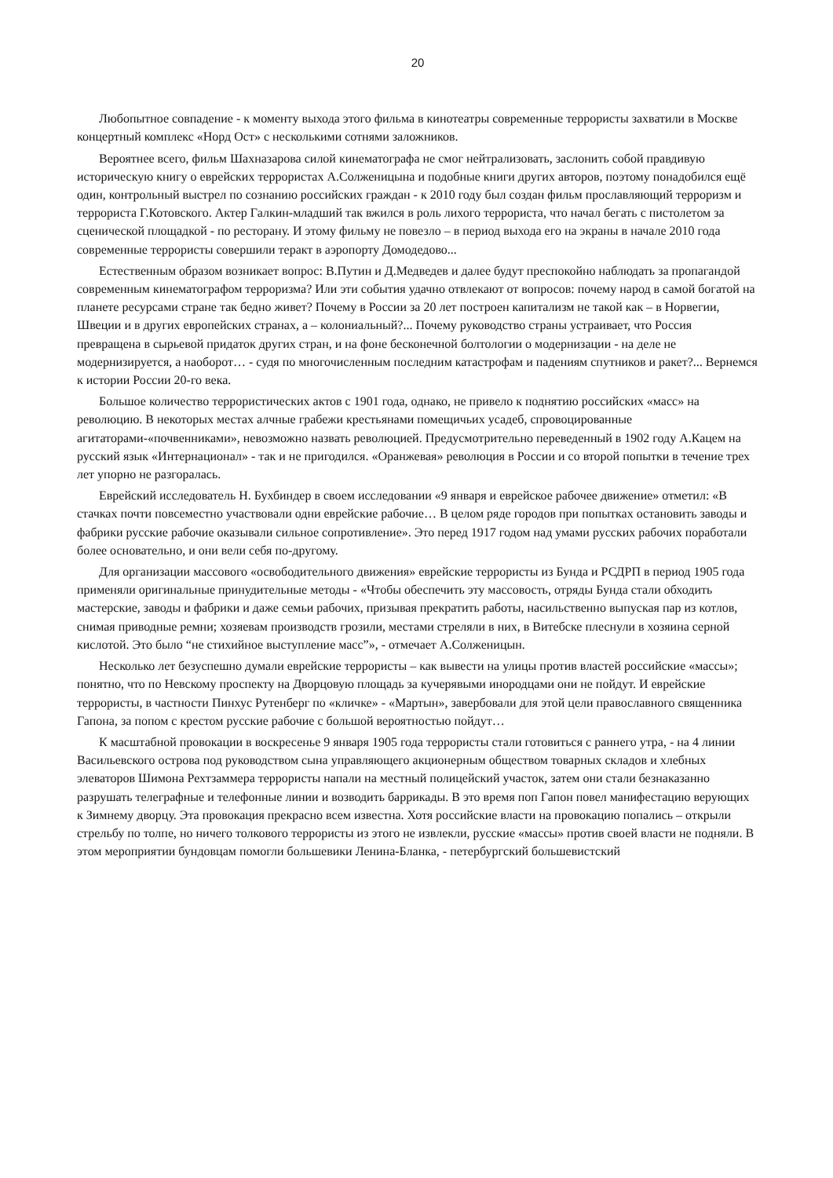20
Любопытное совпадение - к моменту выхода этого фильма в кинотеатры современные террористы захватили в Москве концертный комплекс «Норд Ост» с несколькими сотнями заложников.
Вероятнее всего, фильм Шахназарова силой кинематографа не смог нейтрализовать, заслонить собой правдивую историческую книгу о еврейских террористах А.Солженицына и подобные книги других авторов, поэтому понадобился ещё один, контрольный выстрел по сознанию российских граждан - к 2010 году был создан фильм прославляющий терроризм и террориста Г.Котовского. Актер Галкин-младший так вжился в роль лихого террориста, что начал бегать с пистолетом за сценической площадкой - по ресторану. И этому фильму не повезло – в период выхода его на экраны в начале 2010 года современные террористы совершили теракт в аэропорту Домодедово...
Естественным образом возникает вопрос: В.Путин и Д.Медведев и далее будут преспокойно наблюдать за пропагандой современным кинематографом терроризма? Или эти события удачно отвлекают от вопросов: почему народ в самой богатой на планете ресурсами стране так бедно живет? Почему в России за 20 лет построен капитализм не такой как – в Норвегии, Швеции и в других европейских странах, а – колониальный?... Почему руководство страны устраивает, что Россия превращена в сырьевой придаток других стран, и на фоне бесконечной болтологии о модернизации - на деле не модернизируется, а наоборот… - судя по многочисленным последним катастрофам и падениям спутников и ракет?... Вернемся к истории России 20-го века.
Большое количество террористических актов с 1901 года, однако, не привело к поднятию российских «масс» на революцию. В некоторых местах алчные грабежи крестьянами помещичьих усадеб, спровоцированные агитаторами-«почвенниками», невозможно назвать революцией. Предусмотрительно переведенный в 1902 году А.Кацем на русский язык «Интернационал» - так и не пригодился. «Оранжевая» революция в России и со второй попытки в течение трех лет упорно не разгоралась.
Еврейский исследователь Н. Бухбиндер в своем исследовании «9 января и еврейское рабочее движение» отметил: «В стачках почти повсеместно участвовали одни еврейские рабочие… В целом ряде городов при попытках остановить заводы и фабрики русские рабочие оказывали сильное сопротивление». Это перед 1917 годом над умами русских рабочих поработали более основательно, и они вели себя по-другому.
Для организации массового «освободительного движения» еврейские террористы из Бунда и РСДРП в период 1905 года применяли оригинальные принудительные методы - «Чтобы обеспечить эту массовость, отряды Бунда стали обходить мастерские, заводы и фабрики и даже семьи рабочих, призывая прекратить работы, насильственно выпуская пар из котлов, снимая приводные ремни; хозяевам производств грозили, местами стреляли в них, в Витебске плеснули в хозяина серной кислотой. Это было “не стихийное выступление масс”», - отмечает А.Солженицын.
Несколько лет безуспешно думали еврейские террористы – как вывести на улицы против властей российские «массы»; понятно, что по Невскому проспекту на Дворцовую площадь за кучерявыми инородцами они не пойдут. И еврейские террористы, в частности Пинхус Рутенберг по «кличке» - «Мартын», завербовали для этой цели православного священника Гапона, за попом с крестом русские рабочие с большой вероятностью пойдут…
К масштабной провокации в воскресенье 9 января 1905 года террористы стали готовиться с раннего утра, - на 4 линии Васильевского острова под руководством сына управляющего акционерным обществом товарных складов и хлебных элеваторов Шимона Рехтзаммера террористы напали на местный полицейский участок, затем они стали безнаказанно разрушать телеграфные и телефонные линии и возводить баррикады. В это время поп Гапон повел манифестацию верующих к Зимнему дворцу. Эта провокация прекрасно всем известна. Хотя российские власти на провокацию попались – открыли стрельбу по толпе, но ничего толкового террористы из этого не извлекли, русские «массы» против своей власти не подняли. В этом мероприятии бундовцам помогли большевики Ленина-Бланка, - петербургский большевистский